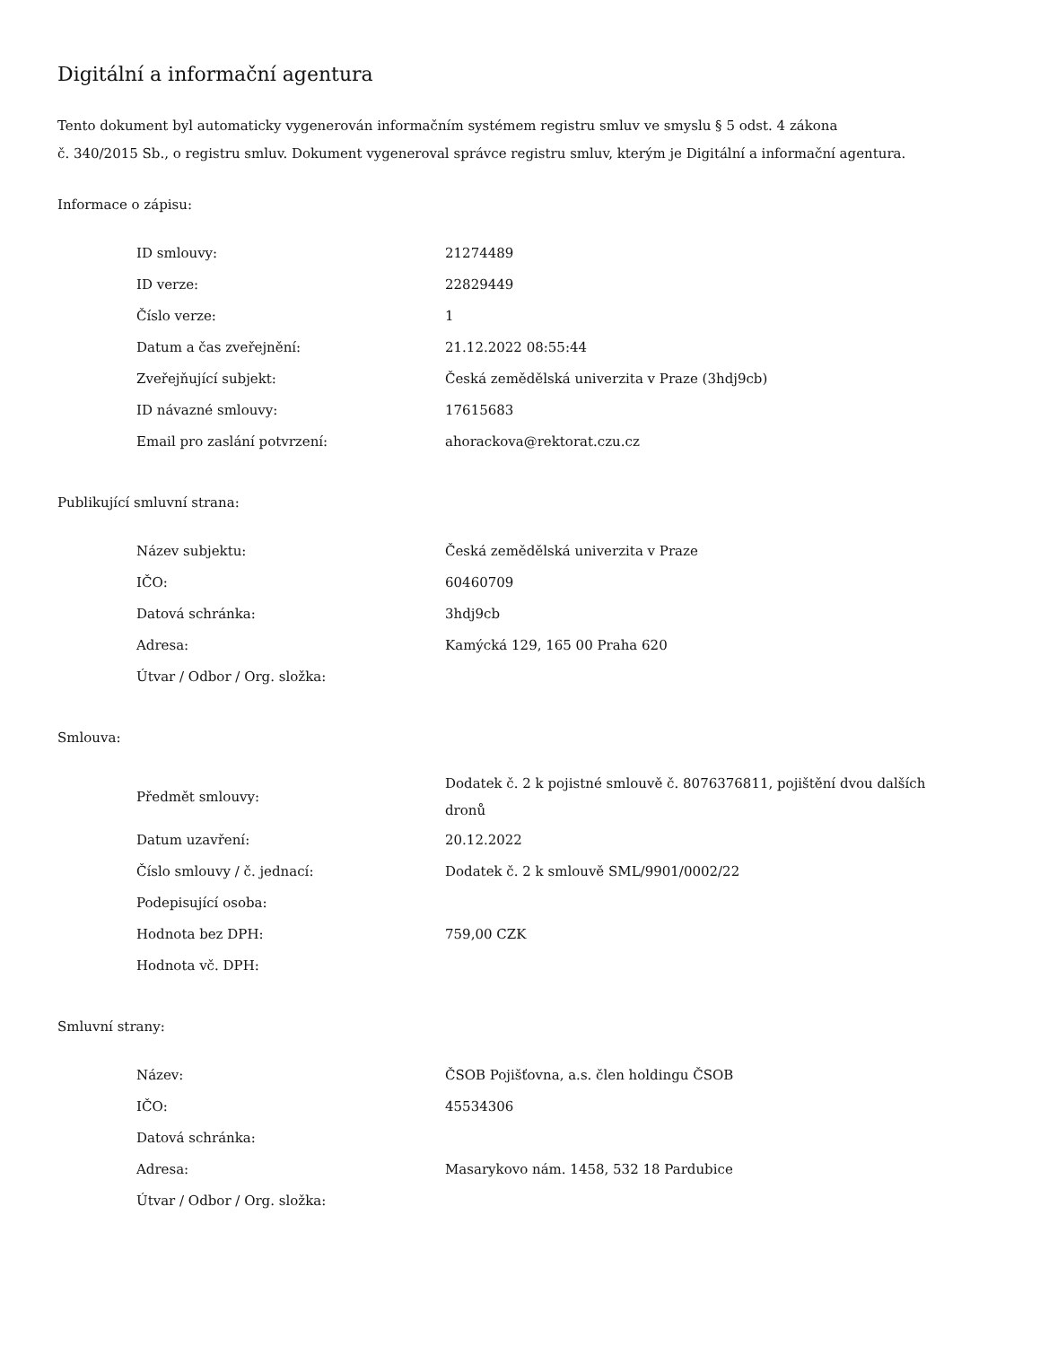Digitální a informační agentura
Tento dokument byl automaticky vygenerován informačním systémem registru smluv ve smyslu § 5 odst. 4 zákona
č. 340/2015 Sb., o registru smluv. Dokument vygeneroval správce registru smluv, kterým je Digitální a informační agentura.
Informace o zápisu:
| ID smlouvy: | 21274489 |
| ID verze: | 22829449 |
| Číslo verze: | 1 |
| Datum a čas zveřejnění: | 21.12.2022 08:55:44 |
| Zveřejňující subjekt: | Česká zemědělská univerzita v Praze (3hdj9cb) |
| ID návazné smlouvy: | 17615683 |
| Email pro zaslání potvrzení: | ahorackova@rektorat.czu.cz |
Publikující smluvní strana:
| Název subjektu: | Česká zemědělská univerzita v Praze |
| IČO: | 60460709 |
| Datová schránka: | 3hdj9cb |
| Adresa: | Kamýcká 129, 165 00 Praha 620 |
| Útvar / Odbor / Org. složka: | |
Smlouva:
| Předmět smlouvy: | Dodatek č. 2 k pojistné smlouvě č. 8076376811, pojištění dvou dalších dronů |
| Datum uzavření: | 20.12.2022 |
| Číslo smlouvy / č. jednací: | Dodatek č. 2 k smlouvě SML/9901/0002/22 |
| Podepisující osoba: | |
| Hodnota bez DPH: | 759,00 CZK |
| Hodnota vč. DPH: | |
Smluvní strany:
| Název: | ČSOB Pojišťovna, a.s. člen holdingu ČSOB |
| IČO: | 45534306 |
| Datová schránka: | |
| Adresa: | Masarykovo nám. 1458, 532 18 Pardubice |
| Útvar / Odbor / Org. složka: | |